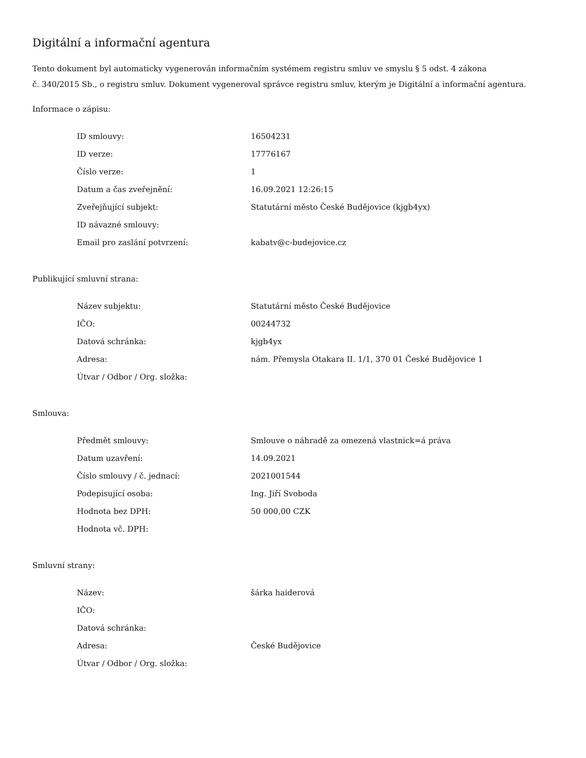Digitální a informační agentura
Tento dokument byl automaticky vygenerován informačním systémem registru smluv ve smyslu § 5 odst. 4 zákona
č. 340/2015 Sb., o registru smluv. Dokument vygeneroval správce registru smluv, kterým je Digitální a informační agentura.
Informace o zápisu:
| ID smlouvy: | 16504231 |
| ID verze: | 17776167 |
| Číslo verze: | 1 |
| Datum a čas zveřejnění: | 16.09.2021 12:26:15 |
| Zveřejňující subjekt: | Statutární město České Budějovice (kjgb4yx) |
| ID návazné smlouvy: | |
| Email pro zaslání potvrzení: | kabatv@c-budejovice.cz |
Publikující smluvní strana:
| Název subjektu: | Statutární město České Budějovice |
| IČO: | 00244732 |
| Datová schránka: | kjgb4yx |
| Adresa: | nám. Přemysla Otakara II. 1/1, 370 01 České Budějovice 1 |
| Útvar / Odbor / Org. složka: | |
Smlouva:
| Předmět smlouvy: | Smlouve o náhradě za omezená vlastnick=á práva |
| Datum uzavření: | 14.09.2021 |
| Číslo smlouvy / č. jednací: | 2021001544 |
| Podepisující osoba: | Ing. Jiří Svoboda |
| Hodnota bez DPH: | 50 000,00 CZK |
| Hodnota vč. DPH: | |
Smluvní strany:
| Název: | šárka haiderová |
| IČO: | |
| Datová schránka: | |
| Adresa: | České Budějovice |
| Útvar / Odbor / Org. složka: | |